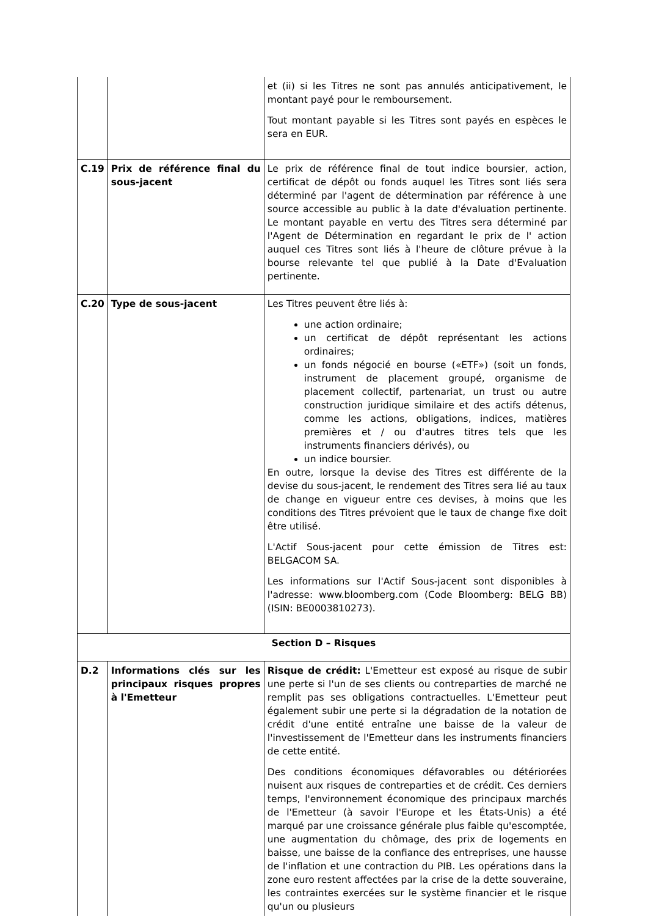| | | et (ii) si les Titres ne sont pas annulés anticipativement, le montant payé pour le remboursement. Tout montant payable si les Titres sont payés en espèces le sera en EUR. |
| C.19 | Prix de référence final du sous-jacent | Le prix de référence final de tout indice boursier, action, certificat de dépôt ou fonds auquel les Titres sont liés sera déterminé par l'agent de détermination par référence à une source accessible au public à la date d'évaluation pertinente. Le montant payable en vertu des Titres sera déterminé par l'Agent de Détermination en regardant le prix de l' action auquel ces Titres sont liés à l'heure de clôture prévue à la bourse relevante tel que publié à la Date d'Evaluation pertinente. |
| C.20 | Type de sous-jacent | Les Titres peuvent être liés à: une action ordinaire; un certificat de dépôt représentant les actions ordinaires; un fonds négocié en bourse («ETF») (soit un fonds, instrument de placement groupé, organisme de placement collectif, partenariat, un trust ou autre construction juridique similaire et des actifs détenus, comme les actions, obligations, indices, matières premières et / ou d'autres titres tels que les instruments financiers dérivés), ou un indice boursier. En outre, lorsque la devise des Titres est différente de la devise du sous-jacent, le rendement des Titres sera lié au taux de change en vigueur entre ces devises, à moins que les conditions des Titres prévoient que le taux de change fixe doit être utilisé. L'Actif Sous-jacent pour cette émission de Titres est: BELGACOM SA. Les informations sur l'Actif Sous-jacent sont disponibles à l'adresse: www.bloomberg.com (Code Bloomberg: BELG BB) (ISIN: BE0003810273). |
| Section D – Risques | | |
| D.2 | Informations clés sur les principaux risques propres à l'Emetteur | Risque de crédit: L'Emetteur est exposé au risque de subir une perte si l'un de ses clients ou contreparties de marché ne remplit pas ses obligations contractuelles. L'Emetteur peut également subir une perte si la dégradation de la notation de crédit d'une entité entraîne une baisse de la valeur de l'investissement de l'Emetteur dans les instruments financiers de cette entité. Des conditions économiques défavorables ou détériorées nuisent aux risques de contreparties et de crédit. Ces derniers temps, l'environnement économique des principaux marchés de l'Emetteur (à savoir l'Europe et les États-Unis) a été marqué par une croissance générale plus faible qu'escomptée, une augmentation du chômage, des prix de logements en baisse, une baisse de la confiance des entreprises, une hausse de l'inflation et une contraction du PIB. Les opérations dans la zone euro restent affectées par la crise de la dette souveraine, les contraintes exercées sur le système financier et le risque qu'un ou plusieurs |